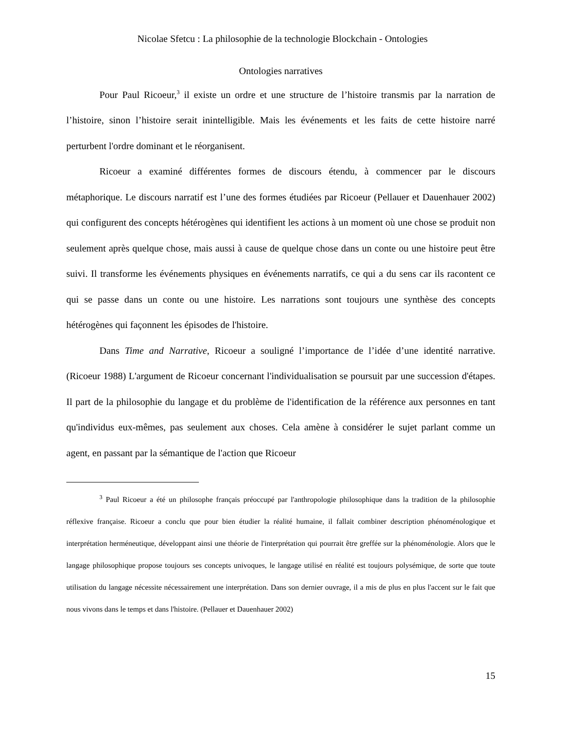Nicolae Sfetcu : La philosophie de la technologie Blockchain - Ontologies
Ontologies narratives
Pour Paul Ricoeur,<sup>3</sup> il existe un ordre et une structure de l’histoire transmis par la narration de l’histoire, sinon l’histoire serait inintelligible. Mais les événements et les faits de cette histoire narré perturbent l'ordre dominant et le réorganisent.
Ricoeur a examiné différentes formes de discours étendu, à commencer par le discours métaphorique. Le discours narratif est l’une des formes étudiées par Ricoeur (Pellauer et Dauenhauer 2002) qui configurent des concepts hétérogènes qui identifient les actions à un moment où une chose se produit non seulement après quelque chose, mais aussi à cause de quelque chose dans un conte ou une histoire peut être suivi. Il transforme les événements physiques en événements narratifs, ce qui a du sens car ils racontent ce qui se passe dans un conte ou une histoire. Les narrations sont toujours une synthèse des concepts hétérogènes qui façonnent les épisodes de l'histoire.
Dans Time and Narrative, Ricoeur a souligné l’importance de l’idée d’une identité narrative. (Ricoeur 1988) L'argument de Ricoeur concernant l'individualisation se poursuit par une succession d'étapes. Il part de la philosophie du langage et du problème de l'identification de la référence aux personnes en tant qu'individus eux-mêmes, pas seulement aux choses. Cela amène à considérer le sujet parlant comme un agent, en passant par la sémantique de l'action que Ricoeur
<sup>3</sup> Paul Ricoeur a été un philosophe français préoccupé par l'anthropologie philosophique dans la tradition de la philosophie réflexive française. Ricoeur a conclu que pour bien étudier la réalité humaine, il fallait combiner description phénoménologique et interprétation herméneutique, développant ainsi une théorie de l'interprétation qui pourrait être greffée sur la phénoménologie. Alors que le langage philosophique propose toujours ses concepts univoques, le langage utilisé en réalité est toujours polysémique, de sorte que toute utilisation du langage nécessite nécessairement une interprétation. Dans son dernier ouvrage, il a mis de plus en plus l'accent sur le fait que nous vivons dans le temps et dans l'histoire. (Pellauer et Dauenhauer 2002)
15